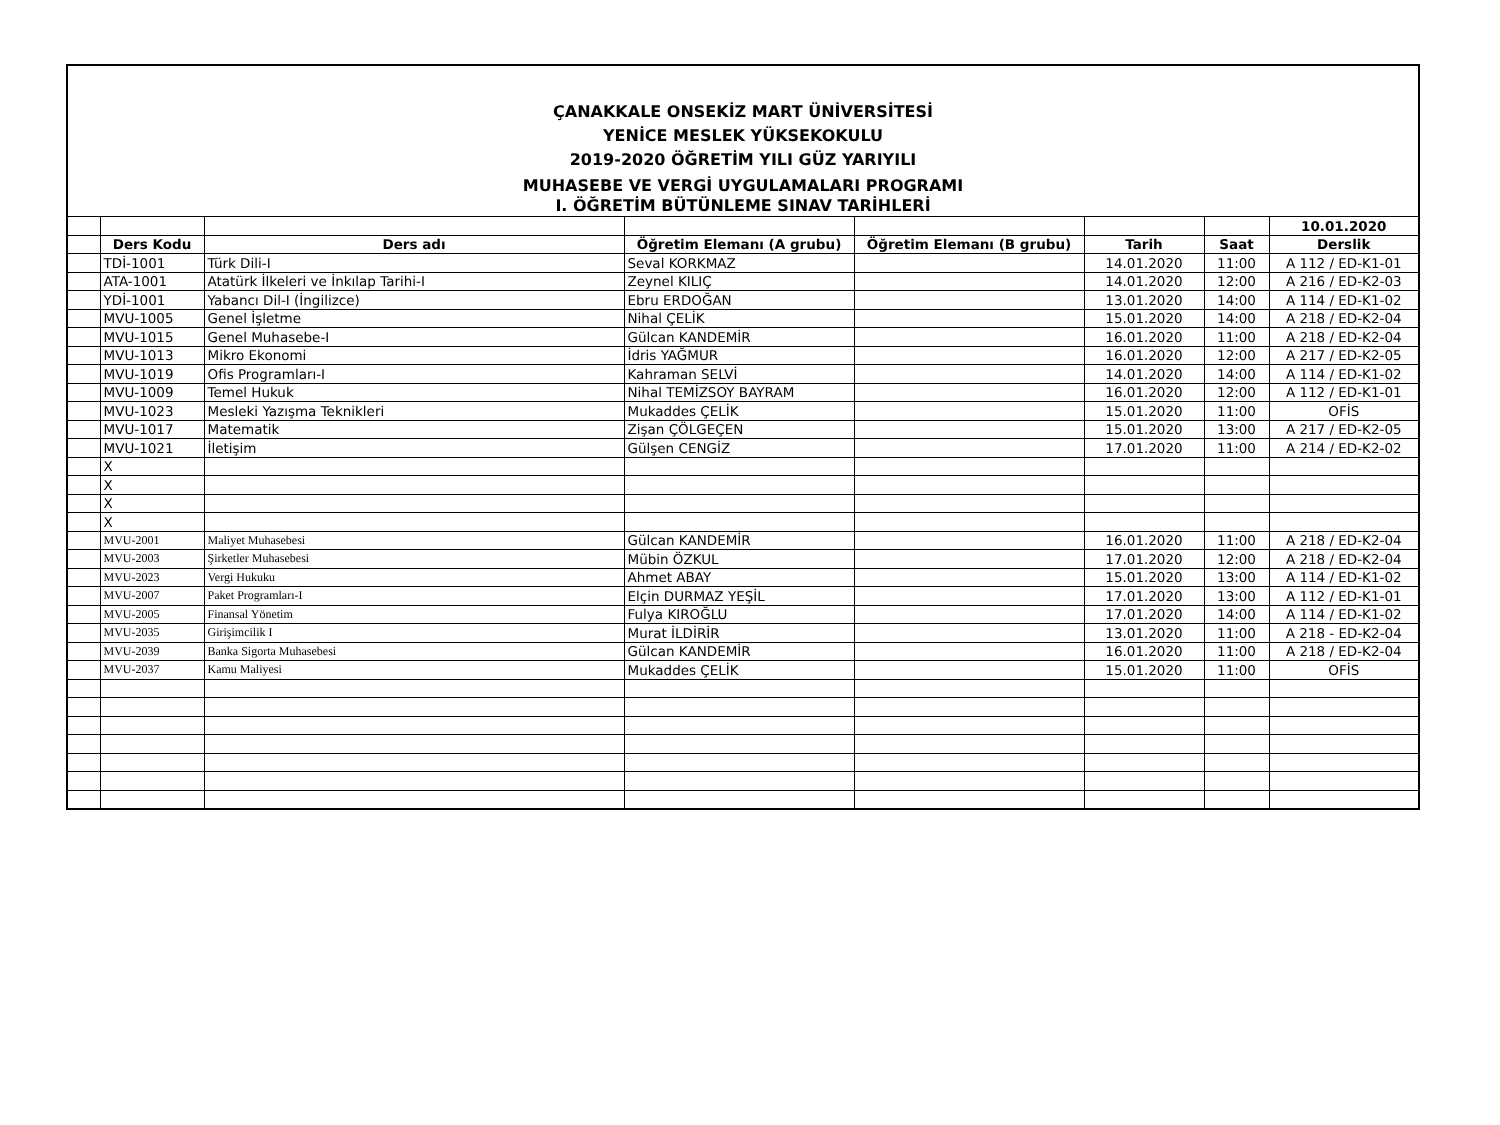ÇANAKKALE ONSEKİZ MART ÜNİVERSİTESİ
YENİCE MESLEK YÜKSEKOKULU
2019-2020 ÖĞRETİM YILI GÜZ YARIYILI
MUHASEBE VE VERGİ UYGULAMALARI PROGRAMI
I. ÖĞRETİM BÜTÜNLEME SINAV TARİHLERİ
| | | | | | | | 10.01.2020 |
| | Ders Kodu | Ders adı | Öğretim Elemanı (A grubu) | Öğretim Elemanı (B grubu) | Tarih | Saat | Derslik |
| | TDİ-1001 | Türk Dili-I | Seval KORKMAZ | | 14.01.2020 | 11:00 | A 112 / ED-K1-01 |
| | ATA-1001 | Atatürk İlkeleri ve İnkılap Tarihi-I | Zeynel KILIÇ | | 14.01.2020 | 12:00 | A 216 / ED-K2-03 |
| | YDİ-1001 | Yabancı Dil-I (İngilizce) | Ebru ERDOĞAN | | 13.01.2020 | 14:00 | A 114 / ED-K1-02 |
| | MVU-1005 | Genel İşletme | Nihal ÇELİK | | 15.01.2020 | 14:00 | A 218 / ED-K2-04 |
| | MVU-1015 | Genel Muhasebe-I | Gülcan KANDEMİR | | 16.01.2020 | 11:00 | A 218 / ED-K2-04 |
| | MVU-1013 | Mikro Ekonomi | İdris YAĞMUR | | 16.01.2020 | 12:00 | A 217 / ED-K2-05 |
| | MVU-1019 | Ofis Programları-I | Kahraman SELVİ | | 14.01.2020 | 14:00 | A 114 / ED-K1-02 |
| | MVU-1009 | Temel Hukuk | Nihal TEMİZSOY BAYRAM | | 16.01.2020 | 12:00 | A 112 / ED-K1-01 |
| | MVU-1023 | Mesleki Yazışma Teknikleri | Mukaddes ÇELİK | | 15.01.2020 | 11:00 | OFİS |
| | MVU-1017 | Matematik | Zişan ÇÖLGEÇEN | | 15.01.2020 | 13:00 | A 217 / ED-K2-05 |
| | MVU-1021 | İletişim | Gülşen CENGİZ | | 17.01.2020 | 11:00 | A 214 / ED-K2-02 |
| | X | | | | | | |
| | X | | | | | | |
| | X | | | | | | |
| | X | | | | | | |
| | MVU-2001 | Maliyet Muhasebesi | Gülcan KANDEMİR | | 16.01.2020 | 11:00 | A 218 / ED-K2-04 |
| | MVU-2003 | Şirketler Muhasebesi | Mübin ÖZKUL | | 17.01.2020 | 12:00 | A 218 / ED-K2-04 |
| | MVU-2023 | Vergi Hukuku | Ahmet ABAY | | 15.01.2020 | 13:00 | A 114 / ED-K1-02 |
| | MVU-2007 | Paket Programları-I | Elçin DURMAZ YEŞİL | | 17.01.2020 | 13:00 | A 112 / ED-K1-01 |
| | MVU-2005 | Finansal Yönetim | Fulya KIROĞLU | | 17.01.2020 | 14:00 | A 114 / ED-K1-02 |
| | MVU-2035 | Girişimcilik I | Murat İLDİRİR | | 13.01.2020 | 11:00 | A 218 - ED-K2-04 |
| | MVU-2039 | Banka Sigorta Muhasebesi | Gülcan KANDEMİR | | 16.01.2020 | 11:00 | A 218 / ED-K2-04 |
| | MVU-2037 | Kamu Maliyesi | Mukaddes ÇELİK | | 15.01.2020 | 11:00 | OFİS |